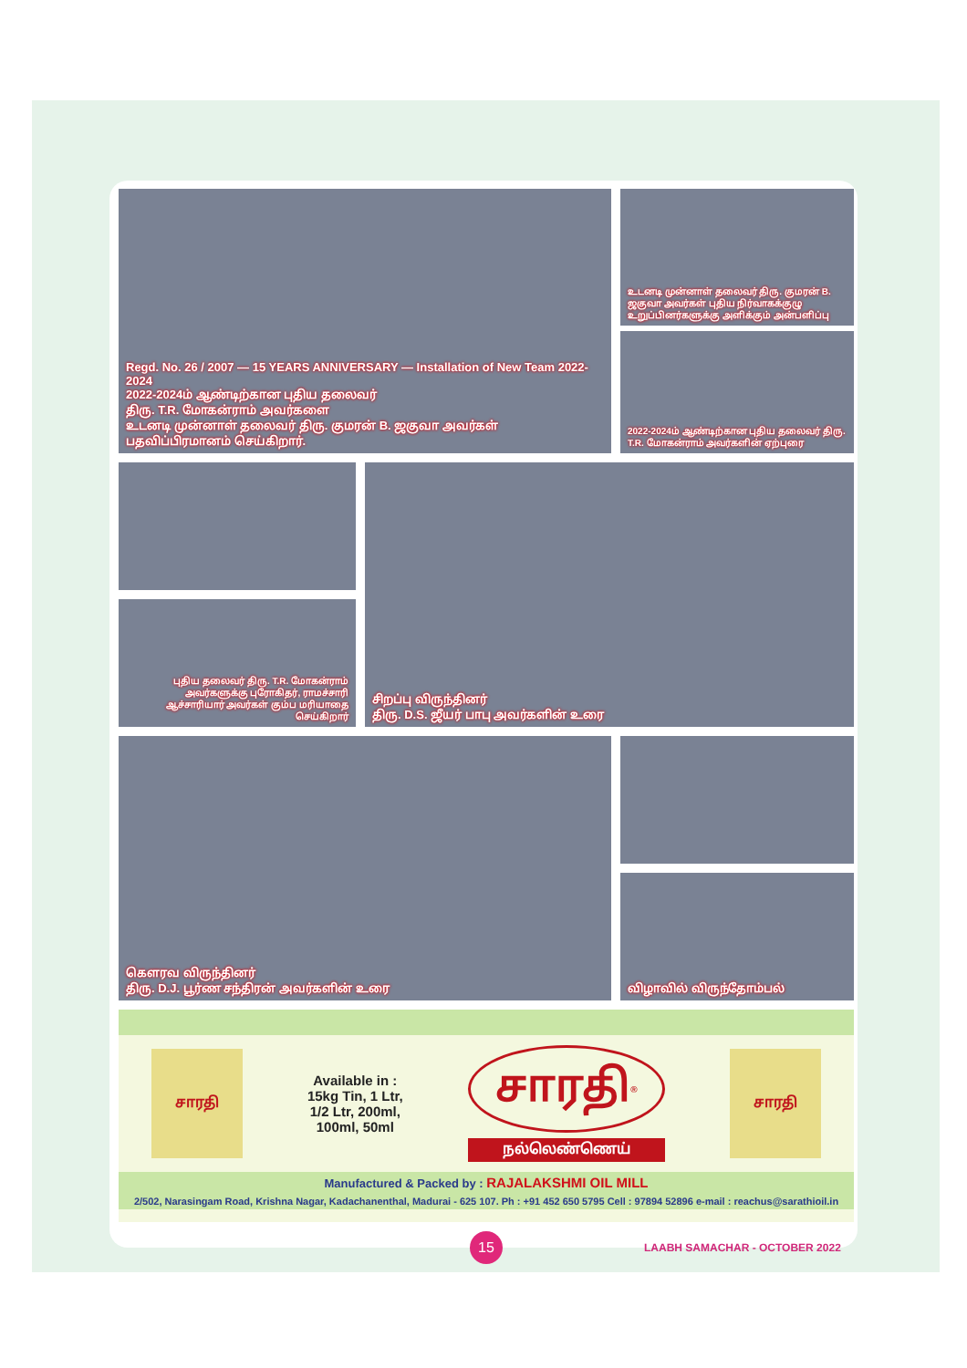Regd. No. 26 / 2007 — 15 YEARS ANNIVERSARY — Installation of New Team 2022-2024
2022-2024ம் ஆண்டிற்கான புதிய தலைவர்
திரு. T.R. மோகன்ராம் அவர்களை
உடனடி முன்னாள் தலைவர் திரு. குமரன் B. ஜகுவா அவர்கள்
பதவிப்பிரமானம் செய்கிறார்.
உடனடி முன்னாள் தலைவர் திரு. குமரன் B. ஜகுவா அவர்கள் புதிய நிர்வாகக்குழு உறுப்பினர்களுக்கு அளிக்கும் அன்பளிப்பு
2022-2024ம் ஆண்டிற்கான புதிய தலைவர் திரு. T.R. மோகன்ராம் அவர்களின் ஏற்புரை
புதிய தலைவர் திரு. T.R. மோகன்ராம் அவர்களுக்கு புரோகிதர், ராமச்சாரி ஆச்சாரியார் அவர்கள் கும்ப மரியாதை செய்கிறார்
சிறப்பு விருந்தினர்
திரு. D.S. ஜீயர் பாபு அவர்களின் உரை
கௌரவ விருந்தினர்
திரு. D.J. பூர்ண சந்திரன் அவர்களின் உரை
விழாவில் விருந்தோம்பல்
சாரதி
Available in :
15kg Tin, 1 Ltr,
1/2 Ltr, 200ml,
100ml, 50ml
சாரதி<sup>®</sup>
நல்லெண்ணெய்
சாரதி
Manufactured & Packed by : RAJALAKSHMI OIL MILL
2/502, Narasingam Road, Krishna Nagar, Kadachanenthal, Madurai - 625 107. Ph : +91 452 650 5795 Cell : 97894 52896 e-mail : reachus@sarathioil.in
15
LAABH SAMACHAR - OCTOBER 2022